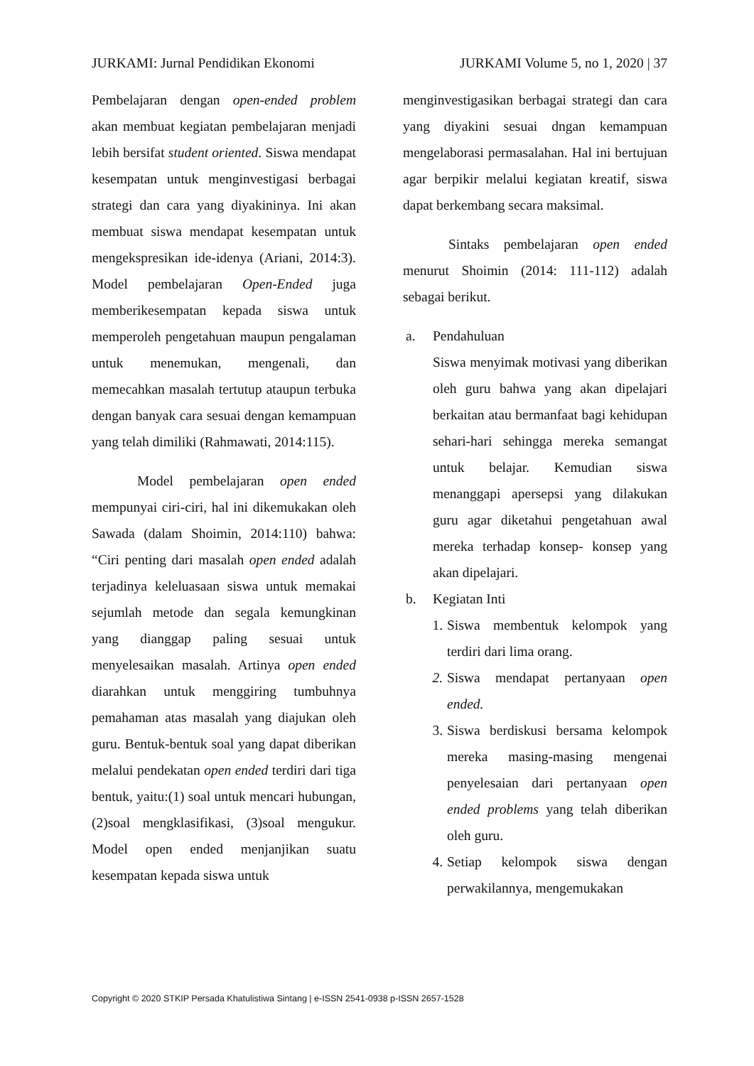JURKAMI: Jurnal Pendidikan Ekonomi JURKAMI Volume 5, no 1, 2020 | 37
Pembelajaran dengan open-ended problem akan membuat kegiatan pembelajaran menjadi lebih bersifat student oriented. Siswa mendapat kesempatan untuk menginvestigasi berbagai strategi dan cara yang diyakininya. Ini akan membuat siswa mendapat kesempatan untuk mengekspresikan ide-idenya (Ariani, 2014:3). Model pembelajaran Open-Ended juga memberikesempatan kepada siswa untuk memperoleh pengetahuan maupun pengalaman untuk menemukan, mengenali, dan memecahkan masalah tertutup ataupun terbuka dengan banyak cara sesuai dengan kemampuan yang telah dimiliki (Rahmawati, 2014:115).
Model pembelajaran open ended mempunyai ciri-ciri, hal ini dikemukakan oleh Sawada (dalam Shoimin, 2014:110) bahwa: “Ciri penting dari masalah open ended adalah terjadinya keleluasaan siswa untuk memakai sejumlah metode dan segala kemungkinan yang dianggap paling sesuai untuk menyelesaikan masalah. Artinya open ended diarahkan untuk menggiring tumbuhnya pemahaman atas masalah yang diajukan oleh guru. Bentuk-bentuk soal yang dapat diberikan melalui pendekatan open ended terdiri dari tiga bentuk, yaitu:(1) soal untuk mencari hubungan, (2)soal mengklasifikasi, (3)soal mengukur. Model open ended menjanjikan suatu kesempatan kepada siswa untuk
menginvestigasikan berbagai strategi dan cara yang diyakini sesuai dngan kemampuan mengelaborasi permasalahan. Hal ini bertujuan agar berpikir melalui kegiatan kreatif, siswa dapat berkembang secara maksimal.
Sintaks pembelajaran open ended menurut Shoimin (2014: 111-112) adalah sebagai berikut.
a. Pendahuluan
Siswa menyimak motivasi yang diberikan oleh guru bahwa yang akan dipelajari berkaitan atau bermanfaat bagi kehidupan sehari-hari sehingga mereka semangat untuk belajar. Kemudian siswa menanggapi apersepsi yang dilakukan guru agar diketahui pengetahuan awal mereka terhadap konsep- konsep yang akan dipelajari.
b. Kegiatan Inti
1. Siswa membentuk kelompok yang terdiri dari lima orang.
2. Siswa mendapat pertanyaan open ended.
3. Siswa berdiskusi bersama kelompok mereka masing-masing mengenai penyelesaian dari pertanyaan open ended problems yang telah diberikan oleh guru.
4. Setiap kelompok siswa dengan perwakilannya, mengemukakan
Copyright © 2020 STKIP Persada Khatulistiwa Sintang | e-ISSN 2541-0938 p-ISSN 2657-1528